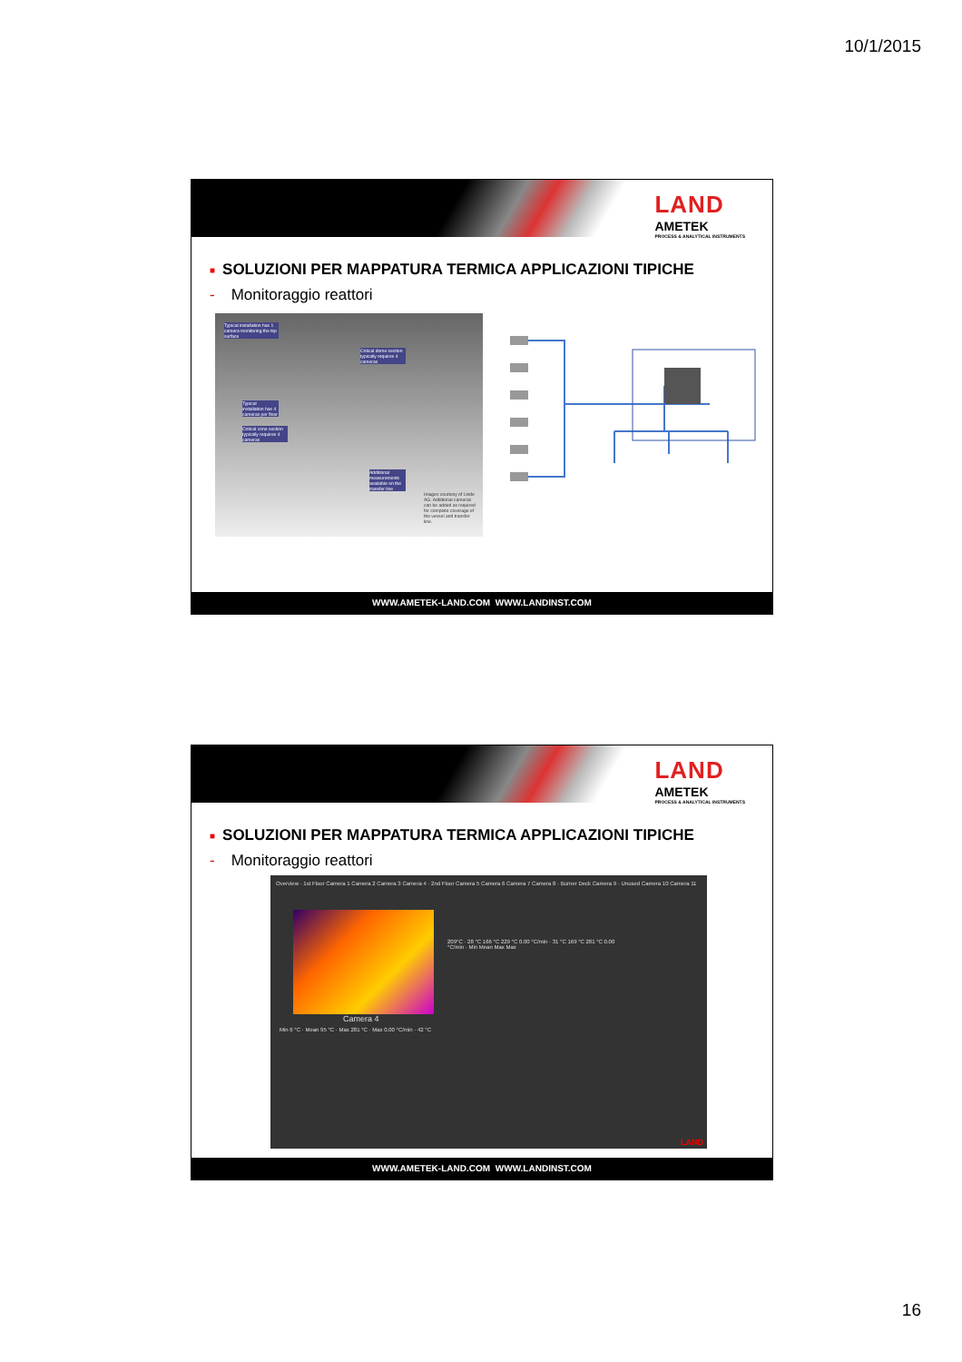10/1/2015
LAND
AMETEK
PROCESS & ANALYTICAL INSTRUMENTS
■ SOLUZIONI PER MAPPATURA TERMICA APPLICAZIONI TIPICHE
- Monitoraggio reattori
Typical installation has 1 camera monitoring the top surface
Critical dome section typically requires 4 cameras
Typical installation has 4 cameras per floor
Critical cone section typically requires 4 cameras
Additional measurements available on the transfer line
Images courtesy of Linde AG. Additional cameras can be added as required for complete coverage of the vessel and transfer line.
WWW.AMETEK-LAND.COM WWW.LANDINST.COM
LAND
AMETEK
PROCESS & ANALYTICAL INSTRUMENTS
■ SOLUZIONI PER MAPPATURA TERMICA APPLICAZIONI TIPICHE
- Monitoraggio reattori
Overview · 1st Floor Camera 1 Camera 2 Camera 3 Camera 4 · 2nd Floor Camera 5 Camera 6 Camera 7 Camera 8 · Burner Deck Camera 9 · Unused Camera 10 Camera 11
Camera 4
Min 6 °C · Mean 95 °C · Max 281 °C · Max 0.00 °C/min · 42 °C
209°C · 28 °C 166 °C 229 °C 0.00 °C/min · 31 °C 169 °C 281 °C 0.00 °C/min · Min Mean Max Max
LAND
WWW.AMETEK-LAND.COM WWW.LANDINST.COM
16